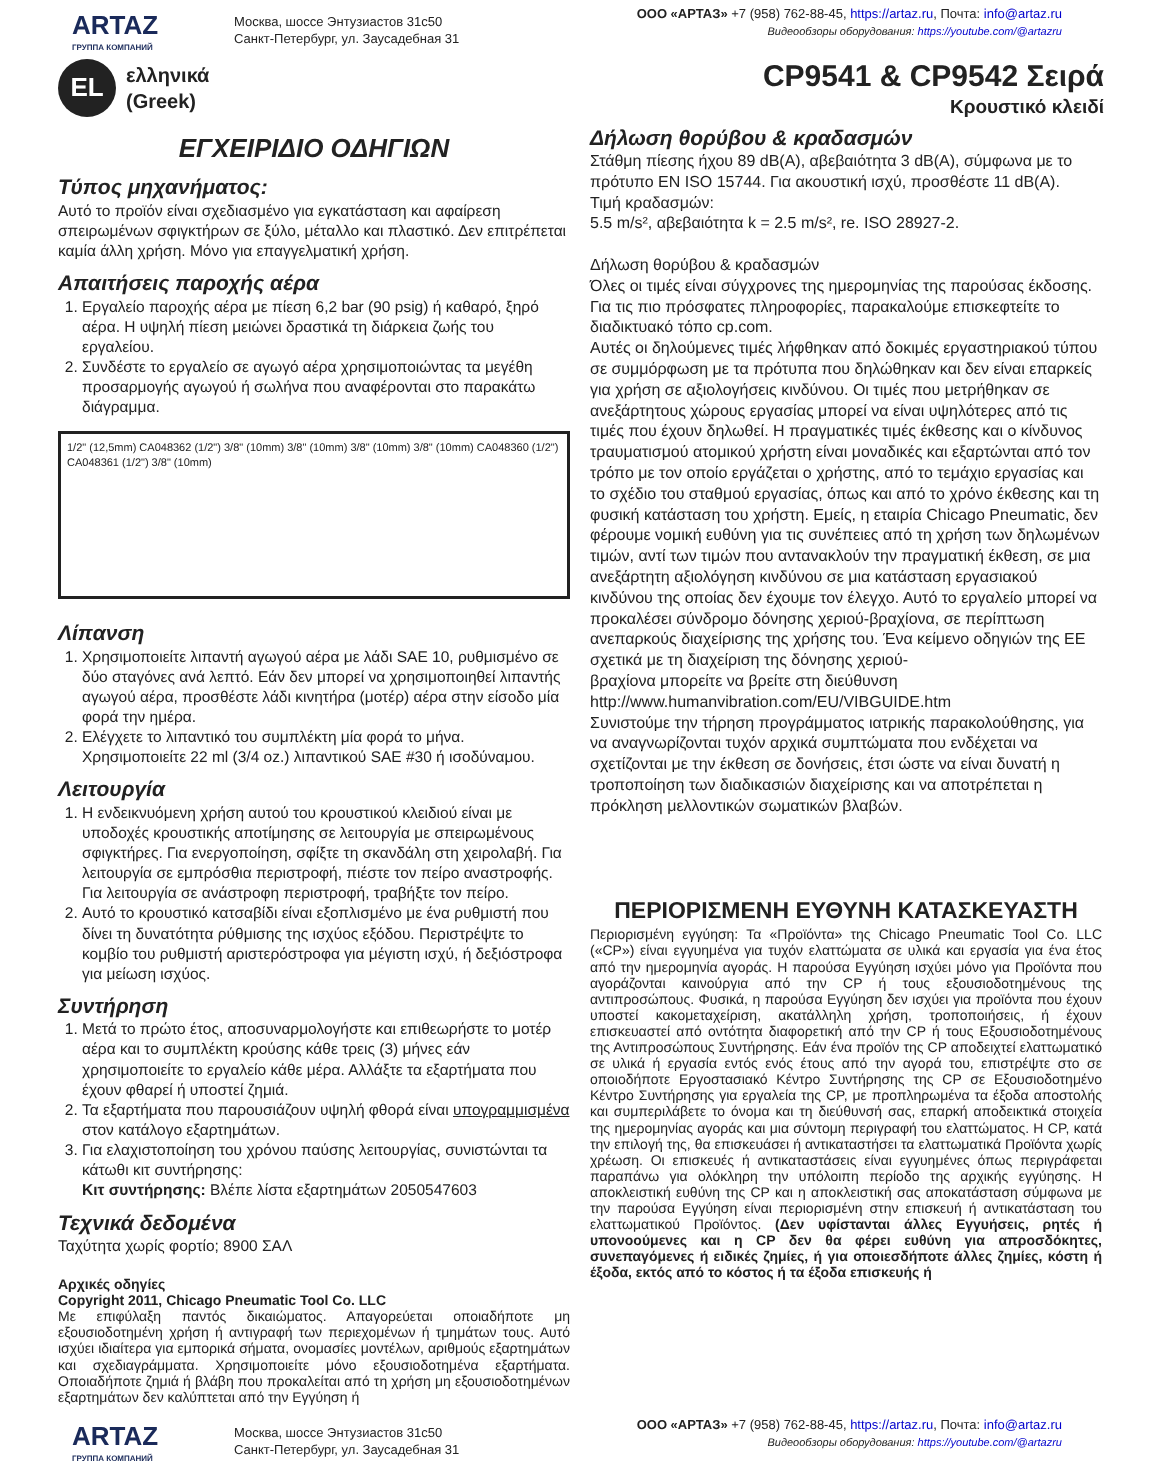ARTAZ
ГРУППА КОМПАНИЙ
Москва, шоссе Энтузиастов 31с50
Санкт-Петербург, ул. Заусадебная 31
ООО «АРТАЗ» +7 (958) 762-88-45, https://artaz.ru, Почта: info@artaz.ru
Видеообзоры оборудования: https://youtube.com/@artazru
EL
ελληνικά
(Greek)
CP9541 & CP9542 Σειρά
Κρουστικό κλειδί
ΕΓΧΕΙΡΙΔΙΟ ΟΔΗΓΙΩΝ
Τύπος μηχανήματος:
Αυτό το προϊόν είναι σχεδιασμένο για εγκατάσταση και αφαίρεση σπειρωμένων σφιγκτήρων σε ξύλο, μέταλλο και πλαστικό. Δεν επιτρέπεται καμία άλλη χρήση. Μόνο για επαγγελματική χρήση.
Απαιτήσεις παροχής αέρα
1. Εργαλείο παροχής αέρα με πίεση 6,2 bar (90 psig) ή καθαρό, ξηρό αέρα. Η υψηλή πίεση μειώνει δραστικά τη διάρκεια ζωής του εργαλείου.
2. Συνδέστε το εργαλείο σε αγωγό αέρα χρησιμοποιώντας τα μεγέθη προσαρμογής αγωγού ή σωλήνα που αναφέρονται στο παρακάτω διάγραμμα.
1/2" (12,5mm) CA048362 (1/2") 3/8" (10mm) 3/8" (10mm) 3/8" (10mm) 3/8" (10mm) CA048360 (1/2") CA048361 (1/2") 3/8" (10mm)
Λίπανση
1. Χρησιμοποιείτε λιπαντή αγωγού αέρα με λάδι SAE 10, ρυθμισμένο σε δύο σταγόνες ανά λεπτό. Εάν δεν μπορεί να χρησιμοποιηθεί λιπαντής αγωγού αέρα, προσθέστε λάδι κινητήρα (μοτέρ) αέρα στην είσοδο μία φορά την ημέρα.
2. Ελέγχετε το λιπαντικό του συμπλέκτη μία φορά το μήνα. Χρησιμοποιείτε 22 ml (3/4 oz.) λιπαντικού SAE #30 ή ισοδύναμου.
Λειτουργία
1. Η ενδεικνυόμενη χρήση αυτού του κρουστικού κλειδιού είναι με υποδοχές κρουστικής αποτίμησης σε λειτουργία με σπειρωμένους σφιγκτήρες. Για ενεργοποίηση, σφίξτε τη σκανδάλη στη χειρολαβή. Για λειτουργία σε εμπρόσθια περιστροφή, πιέστε τον πείρο αναστροφής. Για λειτουργία σε ανάστροφη περιστροφή, τραβήξτε τον πείρο.
2. Αυτό το κρουστικό κατσαβίδι είναι εξοπλισμένο με ένα ρυθμιστή που δίνει τη δυνατότητα ρύθμισης της ισχύος εξόδου. Περιστρέψτε το κομβίο του ρυθμιστή αριστερόστροφα για μέγιστη ισχύ, ή δεξιόστροφα για μείωση ισχύος.
Συντήρηση
1. Μετά το πρώτο έτος, αποσυναρμολογήστε και επιθεωρήστε το μοτέρ αέρα και το συμπλέκτη κρούσης κάθε τρεις (3) μήνες εάν χρησιμοποιείτε το εργαλείο κάθε μέρα. Αλλάξτε τα εξαρτήματα που έχουν φθαρεί ή υποστεί ζημιά.
2. Τα εξαρτήματα που παρουσιάζουν υψηλή φθορά είναι υπογραμμισμένα στον κατάλογο εξαρτημάτων.
3. Για ελαχιστοποίηση του χρόνου παύσης λειτουργίας, συνιστώνται τα κάτωθι κιτ συντήρησης:
Κιτ συντήρησης: Βλέπε λίστα εξαρτημάτων 2050547603
Τεχνικά δεδομένα
Ταχύτητα χωρίς φορτίο; 8900 ΣΑΛ
Αρχικές οδηγίες
Copyright 2011, Chicago Pneumatic Tool Co. LLC
Με επιφύλαξη παντός δικαιώματος. Απαγορεύεται οποιαδήποτε μη εξουσιοδοτημένη χρήση ή αντιγραφή των περιεχομένων ή τμημάτων τους. Αυτό ισχύει ιδιαίτερα για εμπορικά σήματα, ονομασίες μοντέλων, αριθμούς εξαρτημάτων και σχεδιαγράμματα. Χρησιμοποιείτε μόνο εξουσιοδοτημένα εξαρτήματα. Οποιαδήποτε ζημιά ή βλάβη που προκαλείται από τη χρήση μη εξουσιοδοτημένων εξαρτημάτων δεν καλύπτεται από την Εγγύηση ή
Δήλωση θορύβου & κραδασμών
Στάθμη πίεσης ήχου 89 dB(A), αβεβαιότητα 3 dB(A), σύμφωνα με το πρότυπο EN ISO 15744. Για ακουστική ισχύ, προσθέστε 11 dB(A).
Τιμή κραδασμών:
5.5 m/s², αβεβαιότητα k = 2.5 m/s², re. ISO 28927-2.
Δήλωση θορύβου & κραδασμών
Όλες οι τιμές είναι σύγχρονες της ημερομηνίας της παρούσας έκδοσης. Για τις πιο πρόσφατες πληροφορίες, παρακαλούμε επισκεφτείτε το διαδικτυακό τόπο cp.com.
Αυτές οι δηλούμενες τιμές λήφθηκαν από δοκιμές εργαστηριακού τύπου σε συμμόρφωση με τα πρότυπα που δηλώθηκαν και δεν είναι επαρκείς για χρήση σε αξιολογήσεις κινδύνου. Οι τιμές που μετρήθηκαν σε ανεξάρτητους χώρους εργασίας μπορεί να είναι υψηλότερες από τις τιμές που έχουν δηλωθεί. Η πραγματικές τιμές έκθεσης και ο κίνδυνος τραυματισμού ατομικού χρήστη είναι μοναδικές και εξαρτώνται από τον τρόπο με τον οποίο εργάζεται ο χρήστης, από το τεμάχιο εργασίας και το σχέδιο του σταθμού εργασίας, όπως και από το χρόνο έκθεσης και τη φυσική κατάσταση του χρήστη. Εμείς, η εταιρία Chicago Pneumatic, δεν φέρουμε νομική ευθύνη για τις συνέπειες από τη χρήση των δηλωμένων τιμών, αντί των τιμών που αντανακλούν την πραγματική έκθεση, σε μια ανεξάρτητη αξιολόγηση κινδύνου σε μια κατάσταση εργασιακού κινδύνου της οποίας δεν έχουμε τον έλεγχο. Αυτό το εργαλείο μπορεί να προκαλέσει σύνδρομο δόνησης χεριού-βραχίονα, σε περίπτωση ανεπαρκούς διαχείρισης της χρήσης του. Ένα κείμενο οδηγιών της ΕΕ σχετικά με τη διαχείριση της δόνησης χεριού-
βραχίονα μπορείτε να βρείτε στη διεύθυνση
http://www.humanvibration.com/EU/VIBGUIDE.htm
Συνιστούμε την τήρηση προγράμματος ιατρικής παρακολούθησης, για να αναγνωρίζονται τυχόν αρχικά συμπτώματα που ενδέχεται να σχετίζονται με την έκθεση σε δονήσεις, έτσι ώστε να είναι δυνατή η τροποποίηση των διαδικασιών διαχείρισης και να αποτρέπεται η πρόκληση μελλοντικών σωματικών βλαβών.
ΠΕΡΙΟΡΙΣΜΕΝΗ ΕΥΘΥΝΗ ΚΑΤΑΣΚΕΥΑΣΤΗ
Περιορισμένη εγγύηση: Τα «Προϊόντα» της Chicago Pneumatic Tool Co. LLC («CP») είναι εγγυημένα για τυχόν ελαττώματα σε υλικά και εργασία για ένα έτος από την ημερομηνία αγοράς. Η παρούσα Εγγύηση ισχύει μόνο για Προϊόντα που αγοράζονται καινούργια από την CP ή τους εξουσιοδοτημένους της αντιπροσώπους. Φυσικά, η παρούσα Εγγύηση δεν ισχύει για προϊόντα που έχουν υποστεί κακομεταχείριση, ακατάλληλη χρήση, τροποποιήσεις, ή έχουν επισκευαστεί από οντότητα διαφορετική από την CP ή τους Εξουσιοδοτημένους της Αντιπροσώπους Συντήρησης. Εάν ένα προϊόν της CP αποδειχτεί ελαττωματικό σε υλικά ή εργασία εντός ενός έτους από την αγορά του, επιστρέψτε στο σε οποιοδήποτε Εργοστασιακό Κέντρο Συντήρησης της CP σε Εξουσιοδοτημένο Κέντρο Συντήρησης για εργαλεία της CP, με προπληρωμένα τα έξοδα αποστολής και συμπεριλάβετε το όνομα και τη διεύθυνσή σας, επαρκή αποδεικτικά στοιχεία της ημερομηνίας αγοράς και μια σύντομη περιγραφή του ελαττώματος. Η CP, κατά την επιλογή της, θα επισκευάσει ή αντικαταστήσει τα ελαττωματικά Προϊόντα χωρίς χρέωση. Οι επισκευές ή αντικαταστάσεις είναι εγγυημένες όπως περιγράφεται παραπάνω για ολόκληρη την υπόλοιπη περίοδο της αρχικής εγγύησης. Η αποκλειστική ευθύνη της CP και η αποκλειστική σας αποκατάσταση σύμφωνα με την παρούσα Εγγύηση είναι περιορισμένη στην επισκευή ή αντικατάσταση του ελαττωματικού Προϊόντος. (Δεν υφίστανται άλλες Εγγυήσεις, ρητές ή υπονοούμενες και η CP δεν θα φέρει ευθύνη για απροσδόκητες, συνεπαγόμενες ή ειδικές ζημίες, ή για οποιεσδήποτε άλλες ζημίες, κόστη ή έξοδα, εκτός από το κόστος ή τα έξοδα επισκευής ή
ARTAZ
ГРУППА КОМПАНИЙ
Москва, шоссе Энтузиастов 31с50
Санкт-Петербург, ул. Заусадебная 31
ООО «АРТАЗ» +7 (958) 762-88-45, https://artaz.ru, Почта: info@artaz.ru
Видеообзоры оборудования: https://youtube.com/@artazru